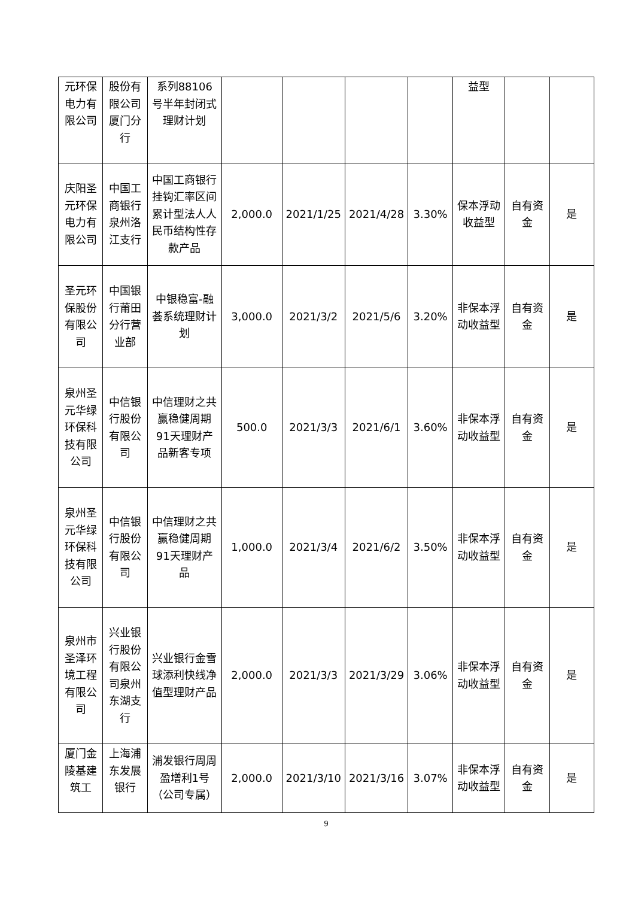| 元环保电力有限公司 | 股份有限公司厦门分行 | 系列88106号半年封闭式理财计划 | | | | | 益型 | | |
| 庆阳圣元环保电力有限公司 | 中国工商银行泉州洛江支行 | 中国工商银行挂钩汇率区间累计型法人人民币结构性存款产品 | 2,000.0 | 2021/1/25 | 2021/4/28 | 3.30% | 保本浮动收益型 | 自有资金 | 是 |
| 圣元环保股份有限公司 | 中国银行莆田分行营业部 | 中银稳富-融荟系统理财计划 | 3,000.0 | 2021/3/2 | 2021/5/6 | 3.20% | 非保本浮动收益型 | 自有资金 | 是 |
| 泉州圣元华绿环保科技有限公司 | 中信银行股份有限公司 | 中信理财之共赢稳健周期91天理财产品新客专项 | 500.0 | 2021/3/3 | 2021/6/1 | 3.60% | 非保本浮动收益型 | 自有资金 | 是 |
| 泉州圣元华绿环保科技有限公司 | 中信银行股份有限公司 | 中信理财之共赢稳健周期91天理财产品 | 1,000.0 | 2021/3/4 | 2021/6/2 | 3.50% | 非保本浮动收益型 | 自有资金 | 是 |
| 泉州市圣泽环境工程有限公司 | 兴业银行股份有限公司泉州东湖支行 | 兴业银行金雪球添利快线净值型理财产品 | 2,000.0 | 2021/3/3 | 2021/3/29 | 3.06% | 非保本浮动收益型 | 自有资金 | 是 |
| 厦门金陵基建筑工 | 上海浦东发展银行 | 浦发银行周周盈增利1号（公司专属） | 2,000.0 | 2021/3/10 | 2021/3/16 | 3.07% | 非保本浮动收益型 | 自有资金 | 是 |
9